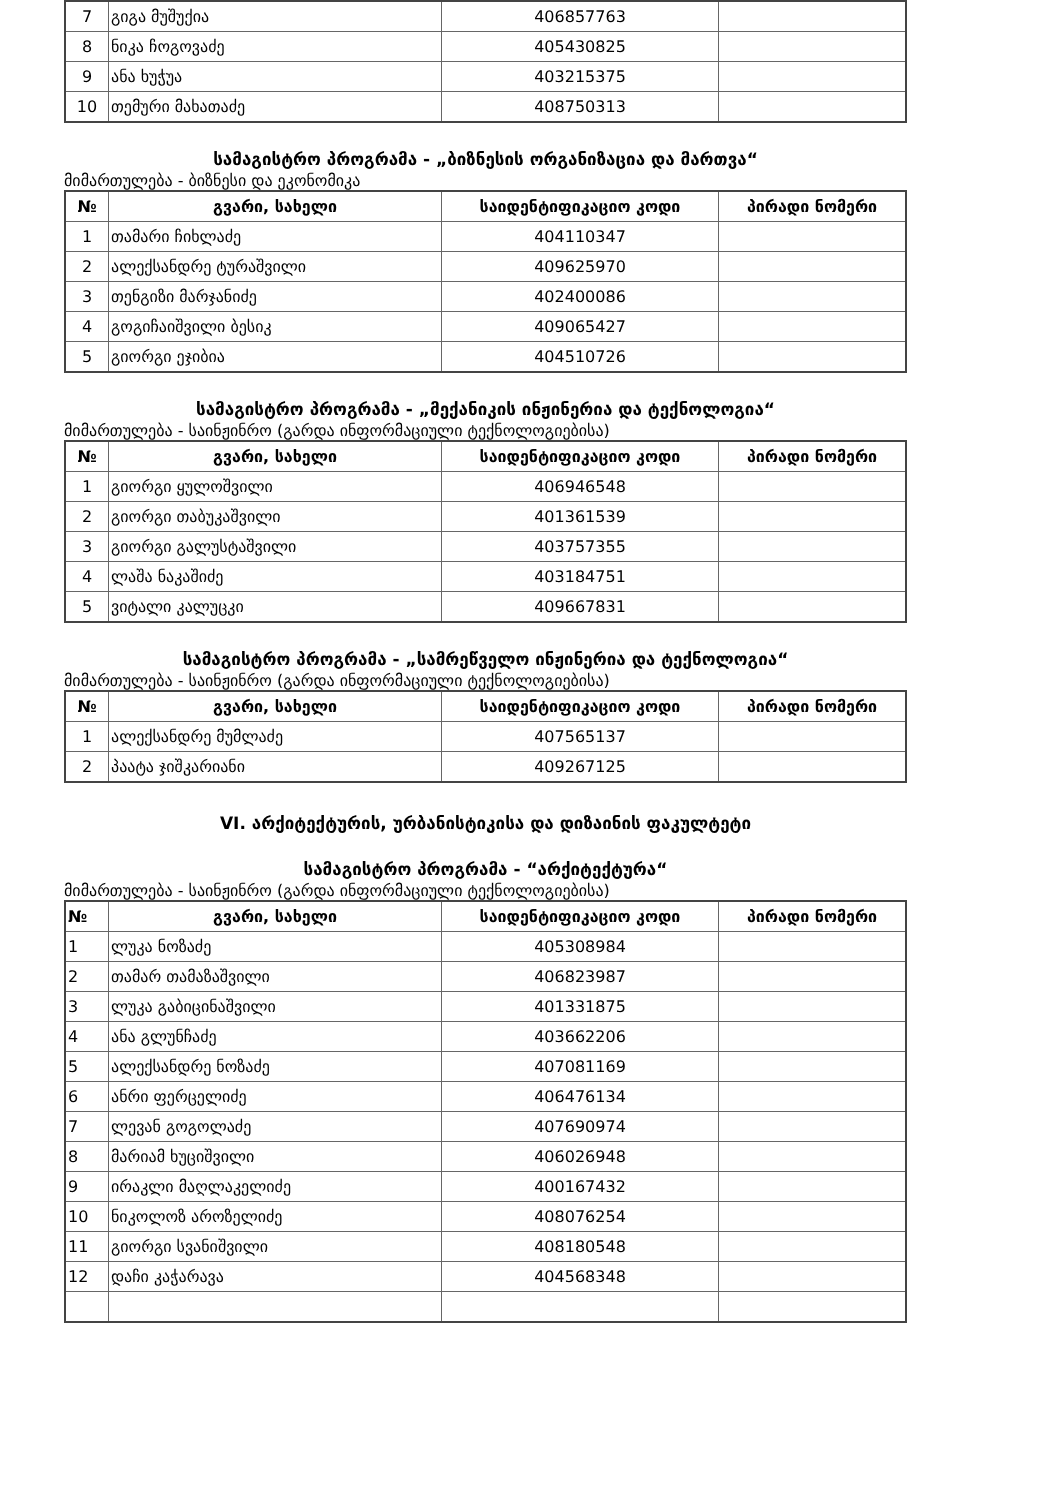| 7 | გიგა მუშუქია | 406857763 | |
| 8 | ნიკა ჩოგოვაძე | 405430825 | |
| 9 | ანა ხუჭუა | 403215375 | |
| 10 | თემური მახათაძე | 408750313 | |
სამაგისტრო პროგრამა - „ბიზნესის ორგანიზაცია და მართვა“
მიმართულება - ბიზნესი და ეკონომიკა
| № | გვარი, სახელი | საიდენტიფიკაციო კოდი | პირადი ნომერი |
| --- | --- | --- | --- |
| 1 | თამარი ჩიხლაძე | 404110347 | |
| 2 | ალექსანდრე ტურაშვილი | 409625970 | |
| 3 | თენგიზი მარჯანიძე | 402400086 | |
| 4 | გოგიჩაიშვილი ბესიკ | 409065427 | |
| 5 | გიორგი ეჯიბია | 404510726 | |
სამაგისტრო პროგრამა - „მექანიკის ინჟინერია და ტექნოლოგია“
მიმართულება - საინჟინრო (გარდა ინფორმაციული ტექნოლოგიებისა)
| № | გვარი, სახელი | საიდენტიფიკაციო კოდი | პირადი ნომერი |
| --- | --- | --- | --- |
| 1 | გიორგი ყულოშვილი | 406946548 | |
| 2 | გიორგი თაბუკაშვილი | 401361539 | |
| 3 | გიორგი გალუსტაშვილი | 403757355 | |
| 4 | ლაშა ნაკაშიძე | 403184751 | |
| 5 | ვიტალი კალუცკი | 409667831 | |
სამაგისტრო პროგრამა - „სამრეწველო ინჟინერია და ტექნოლოგია“
მიმართულება - საინჟინრო (გარდა ინფორმაციული ტექნოლოგიებისა)
| № | გვარი, სახელი | საიდენტიფიკაციო კოდი | პირადი ნომერი |
| --- | --- | --- | --- |
| 1 | ალექსანდრე მუმლაძე | 407565137 | |
| 2 | პაატა ჯიშკარიანი | 409267125 | |
VI. არქიტექტურის, ურბანისტიკისა და დიზაინის ფაკულტეტი
სამაგისტრო პროგრამა - “არქიტექტურა“
მიმართულება - საინჟინრო (გარდა ინფორმაციული ტექნოლოგიებისა)
| № | გვარი, სახელი | საიდენტიფიკაციო კოდი | პირადი ნომერი |
| --- | --- | --- | --- |
| 1 | ლუკა ნოზაძე | 405308984 | |
| 2 | თამარ თამაზაშვილი | 406823987 | |
| 3 | ლუკა გაბიცინაშვილი | 401331875 | |
| 4 | ანა გლუნჩაძე | 403662206 | |
| 5 | ალექსანდრე ნოზაძე | 407081169 | |
| 6 | ანრი ფერცელიძე | 406476134 | |
| 7 | ლევან გოგოლაძე | 407690974 | |
| 8 | მარიამ ხუციშვილი | 406026948 | |
| 9 | ირაკლი მაღლაკელიძე | 400167432 | |
| 10 | ნიკოლოზ აროზელიძე | 408076254 | |
| 11 | გიორგი სვანიშვილი | 408180548 | |
| 12 | დაჩი კაჭარავა | 404568348 | |